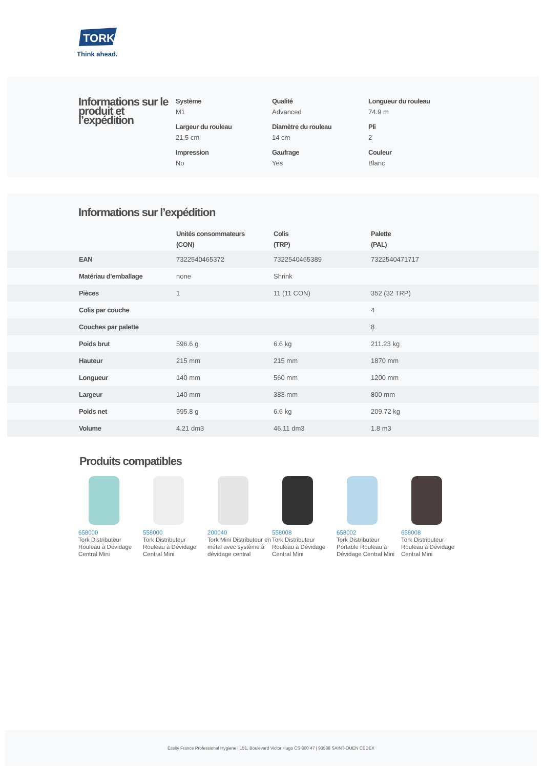TORK
Think ahead.
Informations sur le produit et l’expédition
Système
M1
Qualité
Advanced
Longueur du rouleau
74.9 m
Largeur du rouleau
21.5 cm
Diamètre du rouleau
14 cm
Pli
2
Impression
No
Gaufrage
Yes
Couleur
Blanc
Informations sur l’expédition
| | Unités consommateurs (CON) | Colis (TRP) | Palette (PAL) |
| --- | --- | --- | --- |
| EAN | 7322540465372 | 7322540465389 | 7322540471717 |
| Matériau d’emballage | none | Shrink | |
| Pièces | 1 | 11 (11 CON) | 352 (32 TRP) |
| Colis par couche | | | 4 |
| Couches par palette | | | 8 |
| Poids brut | 596.6 g | 6.6 kg | 211.23 kg |
| Hauteur | 215 mm | 215 mm | 1870 mm |
| Longueur | 140 mm | 560 mm | 1200 mm |
| Largeur | 140 mm | 383 mm | 800 mm |
| Poids net | 595.8 g | 6.6 kg | 209.72 kg |
| Volume | 4.21 dm3 | 46.11 dm3 | 1.8 m3 |
Produits compatibles
658000
Tork Distributeur Rouleau à Dévidage Central Mini
558000
Tork Distributeur Rouleau à Dévidage Central Mini
200040
Tork Mini Distributeur en métal avec système à dévidage central
558008
Tork Distributeur Rouleau à Dévidage Central Mini
658002
Tork Distributeur Portable Rouleau à Dévidage Central Mini
658008
Tork Distributeur Rouleau à Dévidage Central Mini
Essity France Professional Hygiene | 151, Boulevard Victor Hugo CS 800 47 | 93588 SAINT-OUEN CEDEX